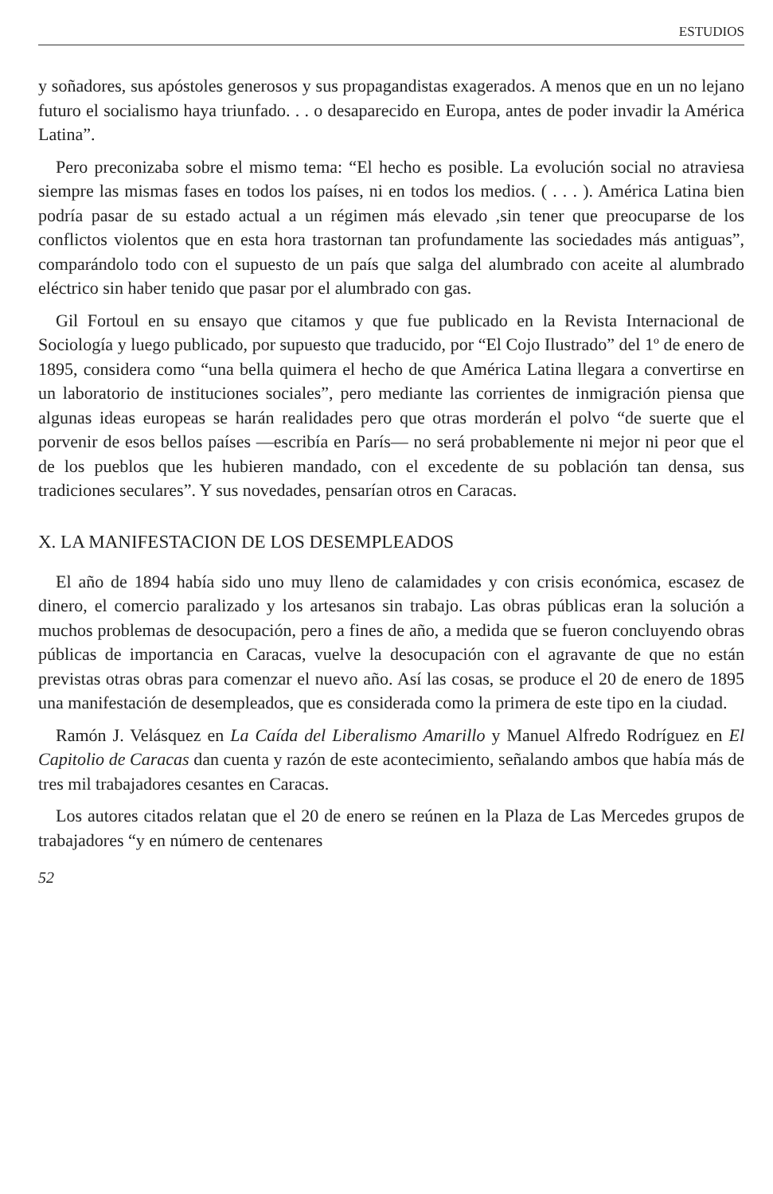ESTUDIOS
y soñadores, sus apóstoles generosos y sus propagandistas exagerados. A menos que en un no lejano futuro el socialismo haya triunfado. . . o desaparecido en Europa, antes de poder invadir la América Latina”.
Pero preconizaba sobre el mismo tema: “El hecho es posible. La evolución social no atraviesa siempre las mismas fases en todos los países, ni en todos los medios. ( . . . ). América Latina bien podría pasar de su estado actual a un régimen más elevado ,sin tener que preocuparse de los conflictos violentos que en esta hora trastornan tan profundamente las sociedades más antiguas”, comparándolo todo con el supuesto de un país que salga del alumbrado con aceite al alumbrado eléctrico sin haber tenido que pasar por el alumbrado con gas.
Gil Fortoul en su ensayo que citamos y que fue publicado en la Revista Internacional de Sociología y luego publicado, por supuesto que traducido, por “El Cojo Ilustrado” del 1º de enero de 1895, considera como “una bella quimera el hecho de que América Latina llegara a convertirse en un laboratorio de instituciones sociales”, pero mediante las corrientes de inmigración piensa que algunas ideas europeas se harán realidades pero que otras morderán el polvo “de suerte que el porvenir de esos bellos países —escribía en París— no será probablemente ni mejor ni peor que el de los pueblos que les hubieren mandado, con el excedente de su población tan densa, sus tradiciones seculares”. Y sus novedades, pensarían otros en Caracas.
X. LA MANIFESTACION DE LOS DESEMPLEADOS
El año de 1894 había sido uno muy lleno de calamidades y con crisis económica, escasez de dinero, el comercio paralizado y los artesanos sin trabajo. Las obras públicas eran la solución a muchos problemas de desocupación, pero a fines de año, a medida que se fueron concluyendo obras públicas de importancia en Caracas, vuelve la desocupación con el agravante de que no están previstas otras obras para comenzar el nuevo año. Así las cosas, se produce el 20 de enero de 1895 una manifestación de desempleados, que es considerada como la primera de este tipo en la ciudad.
Ramón J. Velásquez en La Caída del Liberalismo Amarillo y Manuel Alfredo Rodríguez en El Capitolio de Caracas dan cuenta y razón de este acontecimiento, señalando ambos que había más de tres mil trabajadores cesantes en Caracas.
Los autores citados relatan que el 20 de enero se reúnen en la Plaza de Las Mercedes grupos de trabajadores “y en número de centenares
52